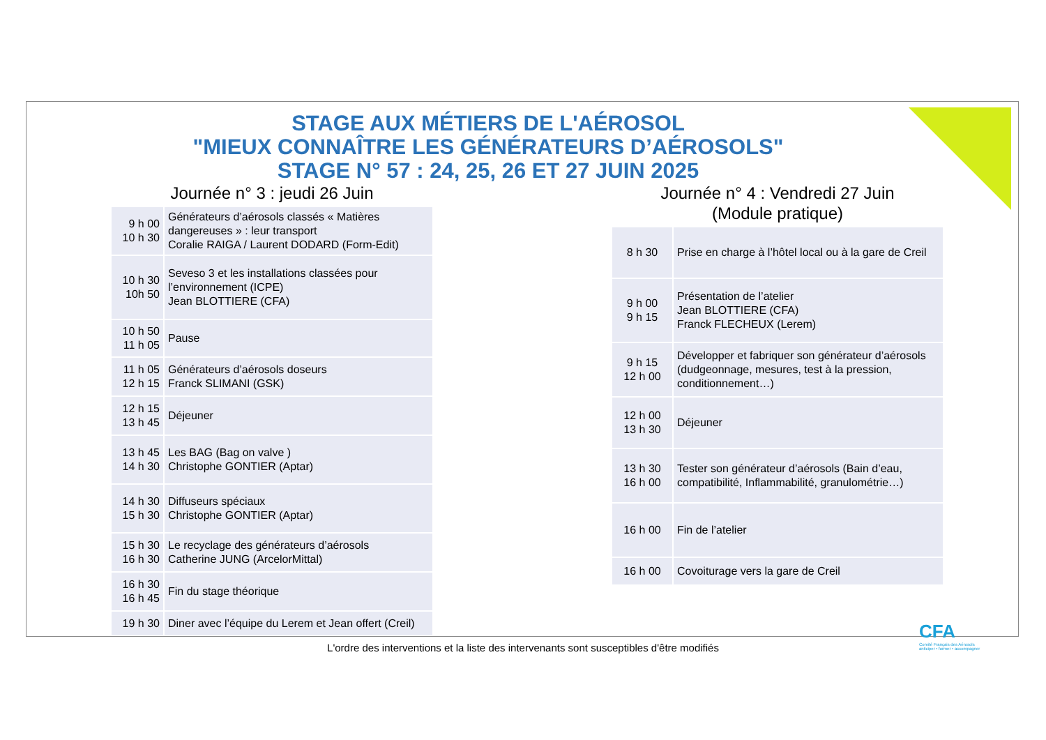STAGE AUX MÉTIERS DE L'AÉROSOL
"MIEUX CONNAÎTRE LES GÉNÉRATEURS D’AÉROSOLS"
STAGE N° 57 : 24, 25, 26 ET 27 JUIN 2025
Journée n° 3 : jeudi 26 Juin
| 9 h 00 10 h 30 | Générateurs d’aérosols classés « Matières dangereuses » : leur transport Coralie RAIGA / Laurent DODARD (Form-Edit) |
| 10 h 30 10h 50 | Seveso 3 et les installations classées pour l’environnement (ICPE) Jean BLOTTIERE (CFA) |
| 10 h 50 11 h 05 | Pause |
| 11 h 05 12 h 15 | Générateurs d’aérosols doseurs Franck SLIMANI (GSK) |
| 12 h 15 13 h 45 | Déjeuner |
| 13 h 45 14 h 30 | Les BAG (Bag on valve ) Christophe GONTIER (Aptar) |
| 14 h 30 15 h 30 | Diffuseurs spéciaux Christophe GONTIER (Aptar) |
| 15 h 30 16 h 30 | Le recyclage des générateurs d’aérosols Catherine JUNG (ArcelorMittal) |
| 16 h 30 16 h 45 | Fin du stage théorique |
| 19 h 30 | Diner avec l’équipe du Lerem et Jean offert (Creil) |
Journée n° 4 : Vendredi 27 Juin
(Module pratique)
| 8 h 30 | Prise en charge à l’hôtel local ou à la gare de Creil |
| 9 h 00 9 h 15 | Présentation de l’atelier Jean BLOTTIERE (CFA) Franck FLECHEUX (Lerem) |
| 9 h 15 12 h 00 | Développer et fabriquer son générateur d’aérosols (dudgeonnage, mesures, test à la pression, conditionnement…) |
| 12 h 00 13 h 30 | Déjeuner |
| 13 h 30 16 h 00 | Tester son générateur d’aérosols (Bain d’eau, compatibilité, Inflammabilité, granulométrie…) |
| 16 h 00 | Fin de l’atelier |
| 16 h 00 | Covoiturage vers la gare de Creil |
L'ordre des interventions et la liste des intervenants sont susceptibles d'être modifiés
CFA
Comité Français des Aérosols
anticiper • former • accompagner